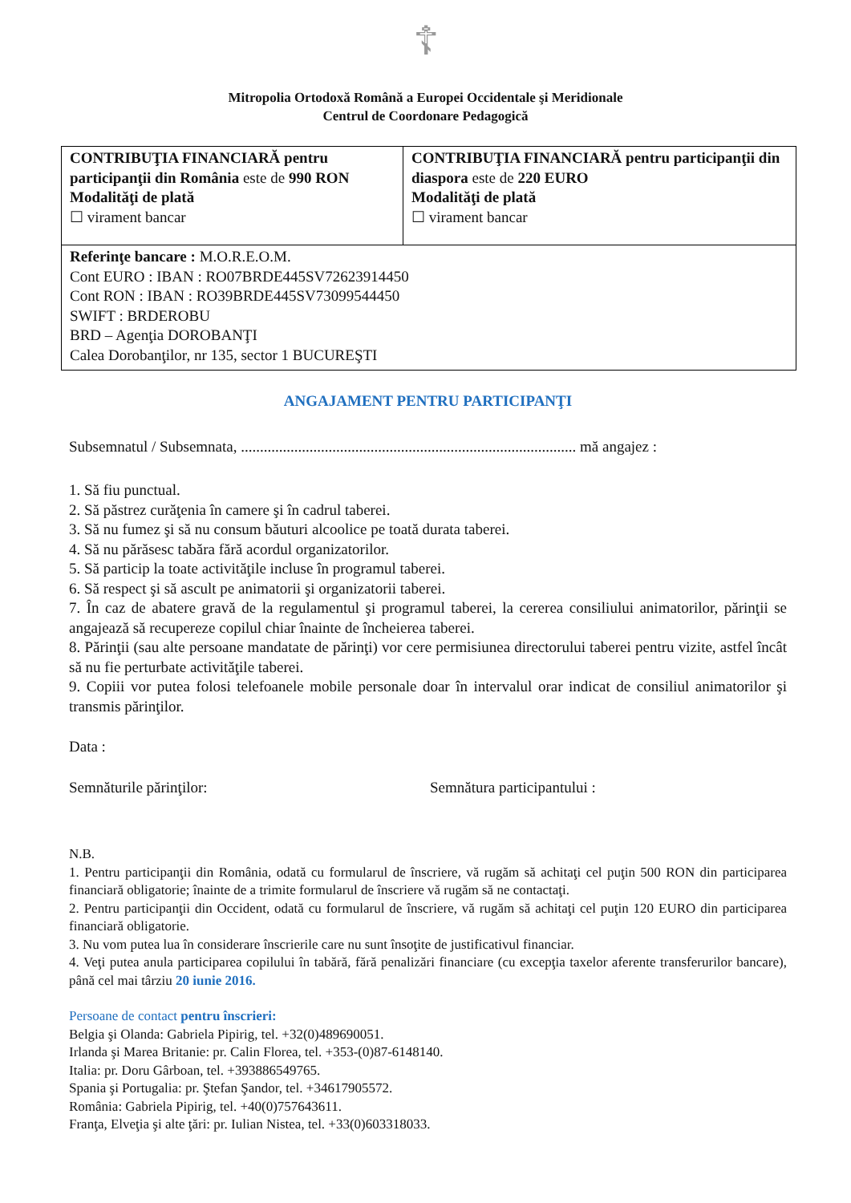☦
Mitropolia Ortodoxă Română a Europei Occidentale şi Meridionale
Centrul de Coordonare Pedagogică
| CONTRIBUŢIA FINANCIARĂ pentru participanţii din România este de 990 RON Modalităţi de plată ☐ virament bancar | CONTRIBUŢIA FINANCIARĂ pentru participanţii din diaspora este de 220 EURO Modalităţi de plată ☐ virament bancar |
| Referinţe bancare : M.O.R.E.O.M. Cont EURO : IBAN : RO07BRDE445SV72623914450 Cont RON : IBAN : RO39BRDE445SV73099544450 SWIFT : BRDEROBU BRD – Agenţia DOROBANŢI Calea Dorobanţilor, nr 135, sector 1 BUCUREŞTI | |
ANGAJAMENT PENTRU PARTICIPANŢI
Subsemnatul / Subsemnata, ........................................................................................ mă angajez :
1. Să fiu punctual.
2. Să păstrez curăţenia în camere şi în cadrul taberei.
3. Să nu fumez şi să nu consum băuturi alcoolice pe toată durata taberei.
4. Să nu părăsesc tabăra fără acordul organizatorilor.
5. Să particip la toate activităţile incluse în programul taberei.
6. Să respect şi să ascult pe animatorii şi organizatorii taberei.
7. În caz de abatere gravă de la regulamentul şi programul taberei, la cererea consiliului animatorilor, părinţii se angajează să recupereze copilul chiar înainte de încheierea taberei.
8. Părinţii (sau alte persoane mandatate de părinţi) vor cere permisiunea directorului taberei pentru vizite, astfel încât să nu fie perturbate activităţile taberei.
9. Copiii vor putea folosi telefoanele mobile personale doar în intervalul orar indicat de consiliul animatorilor şi transmis părinţilor.
Data :
Semnăturile părinţilor: Semnătura participantului :
N.B.
1. Pentru participanţii din România, odată cu formularul de înscriere, vă rugăm să achitaţi cel puţin 500 RON din participarea financiară obligatorie; înainte de a trimite formularul de înscriere vă rugăm să ne contactaţi.
2. Pentru participanţii din Occident, odată cu formularul de înscriere, vă rugăm să achitaţi cel puţin 120 EURO din participarea financiară obligatorie.
3. Nu vom putea lua în considerare înscrierile care nu sunt însoţite de justificativul financiar.
4. Veţi putea anula participarea copilului în tabără, fără penalizări financiare (cu excepţia taxelor aferente transferurilor bancare), până cel mai târziu 20 iunie 2016.
Persoane de contact pentru înscrieri:
Belgia şi Olanda: Gabriela Pipirig, tel. +32(0)489690051.
Irlanda şi Marea Britanie: pr. Calin Florea, tel. +353-(0)87-6148140.
Italia: pr. Doru Gârboan, tel. +393886549765.
Spania şi Portugalia: pr. Ştefan Şandor, tel. +34617905572.
România: Gabriela Pipirig, tel. +40(0)757643611.
Franţa, Elveţia şi alte ţări: pr. Iulian Nistea, tel. +33(0)603318033.